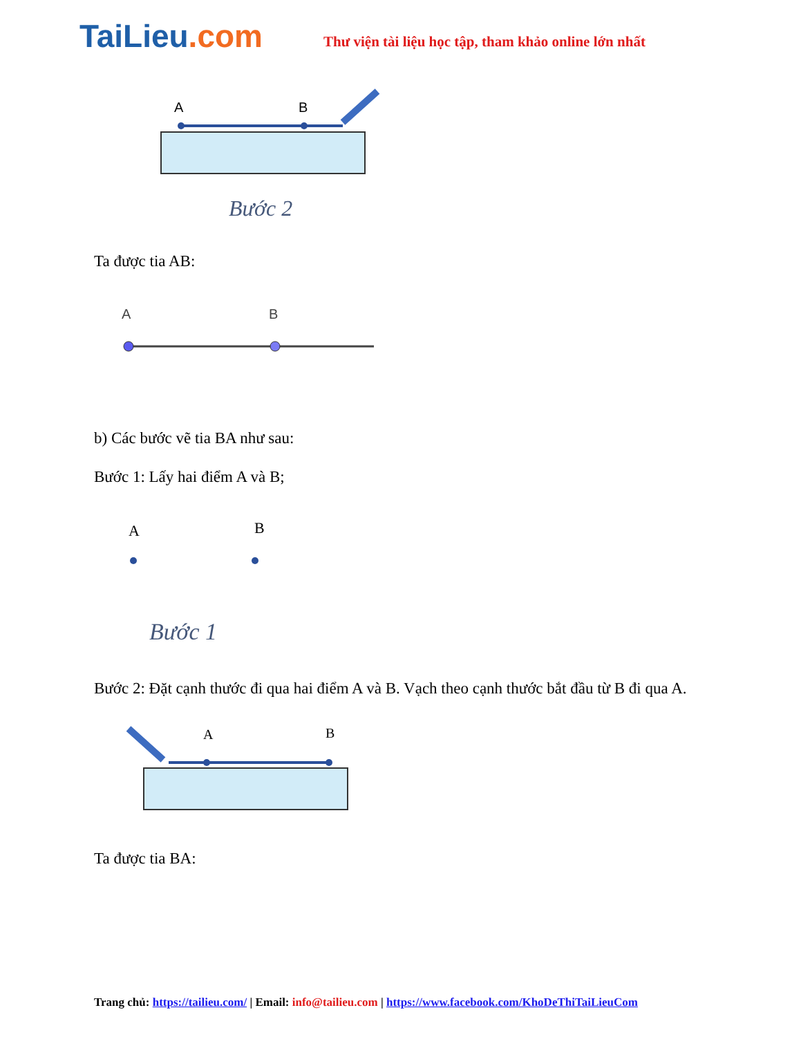TaiLieu.com
Thư viện tài liệu học tập, tham khảo online lớn nhất
A
B
Bước 2
Ta được tia AB:
A
B
b) Các bước vẽ tia BA như sau:
Bước 1: Lấy hai điểm A và B;
A
B
Bước 1
Bước 2: Đặt cạnh thước đi qua hai điểm A và B. Vạch theo cạnh thước bắt đầu từ B đi qua A.
A
B
Ta được tia BA:
Trang chủ: https://tailieu.com/ | Email: info@tailieu.com | https://www.facebook.com/KhoDeThiTaiLieuCom